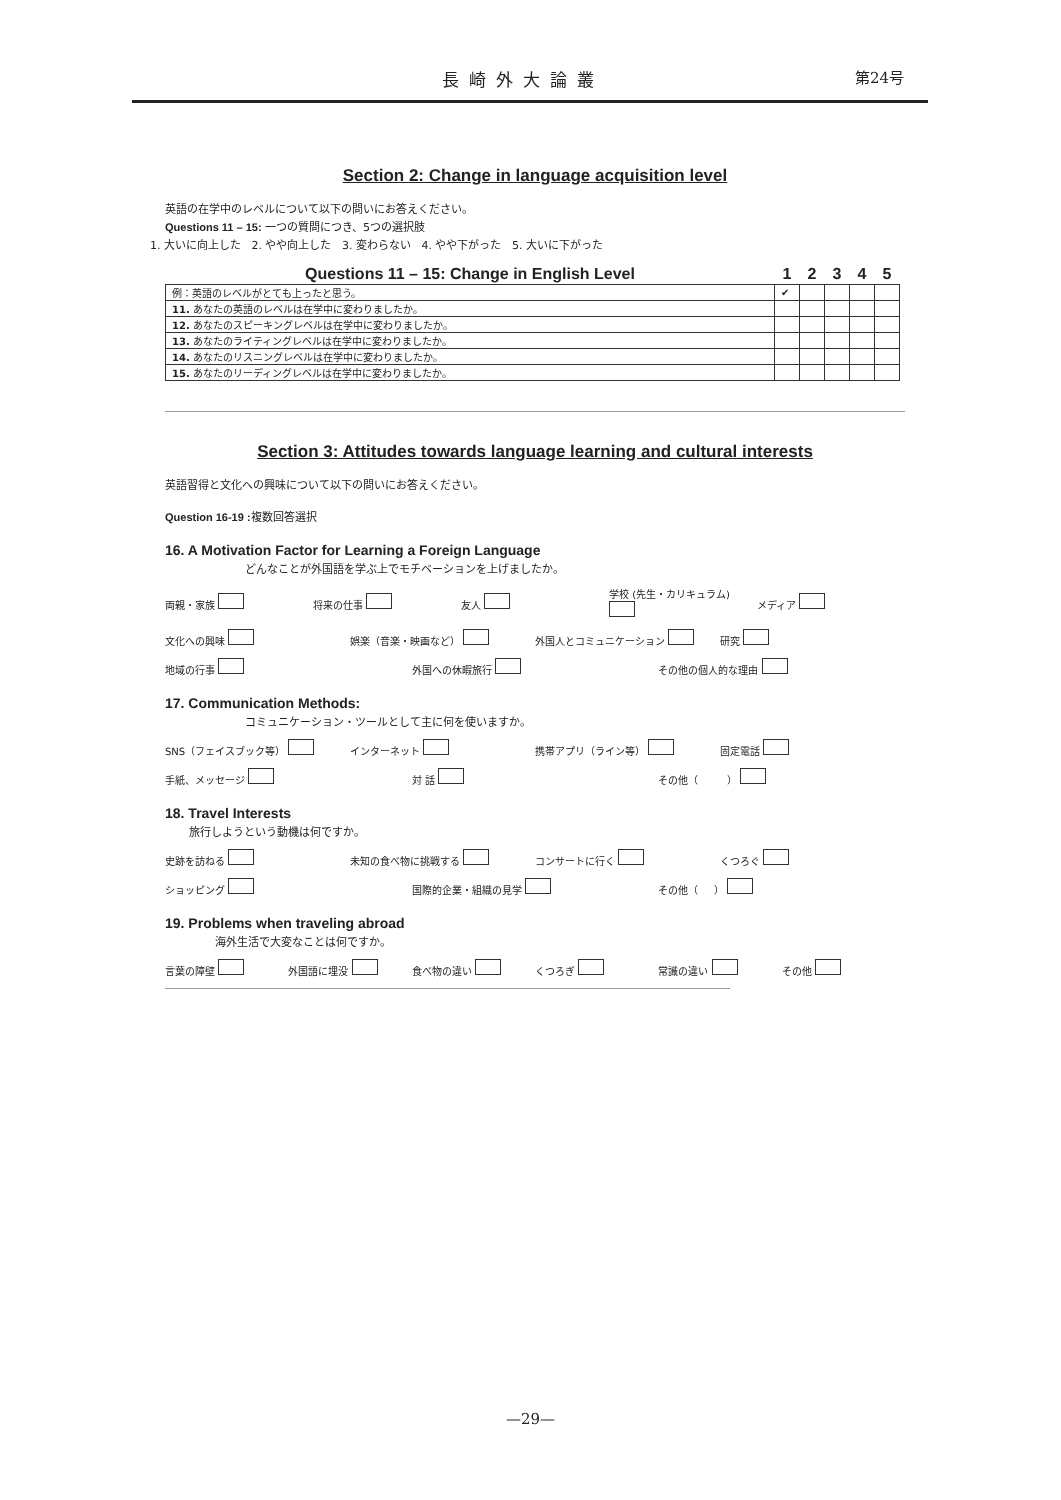長崎外大論叢 第24号
Section 2: Change in language acquisition level
英語の在学中のレベルについて以下の問いにお答えください。
Questions 11 – 15: 一つの質問につき、5つの選択肢
1. 大いに向上した 2. やや向上した 3. 変わらない 4. やや下がった 5. 大いに下がった
| Questions 11 – 15: Change in English Level | 1 | 2 | 3 | 4 | 5 |
| --- | --- | --- | --- | --- | --- |
| 例：英語のレベルがとても上ったと思う。 | ✔ | | | | |
| 11. あなたの英語のレベルは在学中に変わりましたか。 | | | | | |
| 12. あなたのスピーキングレベルは在学中に変わりましたか。 | | | | | |
| 13. あなたのライティングレベルは在学中に変わりましたか。 | | | | | |
| 14. あなたのリスニングレベルは在学中に変わりましたか。 | | | | | |
| 15. あなたのリーディングレベルは在学中に変わりましたか。 | | | | | |
Section 3: Attitudes towards language learning and cultural interests
英語習得と文化への興味について以下の問いにお答えください。
Question 16-19 : 複数回答選択
16. A Motivation Factor for Learning a Foreign Language
どんなことが外国語を学ぶ上でモチベーションを上げましたか。
両親・家族 将来の仕事 友人 学校 (先生・カリキュラム) メディア
文化への興味 娯楽（音楽・映画など） 外国人とコミュニケーション 研究
地域の行事 外国への休暇旅行 その他の個人的な理由
17. Communication Methods:
コミュニケーション・ツールとして主に何を使いますか。
SNS（フェイスブック等） インターネット 携帯アプリ（ライン等） 固定電話
手紙、メッセージ 対 話 その他（ ）
18. Travel Interests
旅行しようという動機は何ですか。
史跡を訪ねる 未知の食べ物に挑戦する コンサートに行く くつろぐ
ショッピング 国際的企業・組織の見学 その他（ ）
19. Problems when traveling abroad
海外生活で大変なことは何ですか。
言葉の障壁 外国語に埋没 食べ物の違い くつろぎ 常識の違い その他
—29—